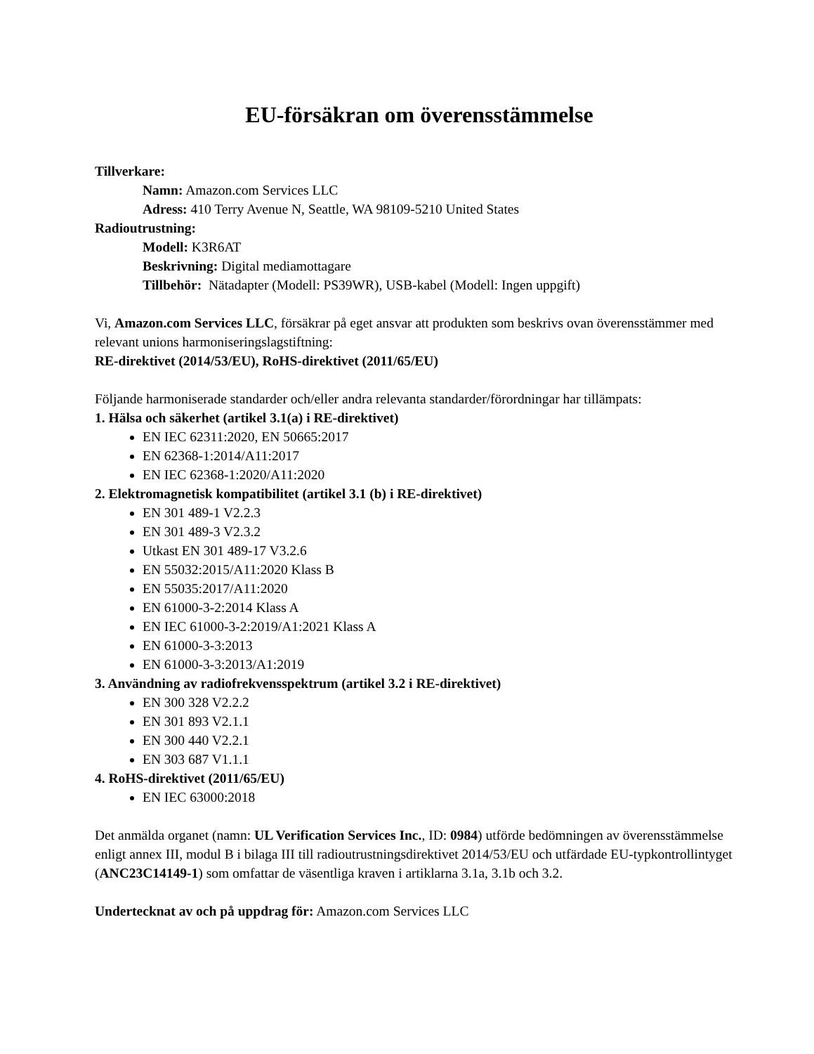EU-försäkran om överensstämmelse
Tillverkare:
Namn: Amazon.com Services LLC
Adress: 410 Terry Avenue N, Seattle, WA 98109-5210 United States
Radioutrustning:
Modell: K3R6AT
Beskrivning: Digital mediamottagare
Tillbehör: Nätadapter (Modell: PS39WR), USB-kabel (Modell: Ingen uppgift)
Vi, Amazon.com Services LLC, försäkrar på eget ansvar att produkten som beskrivs ovan överensstämmer med relevant unions harmoniseringslagstiftning:
RE-direktivet (2014/53/EU), RoHS-direktivet (2011/65/EU)
Följande harmoniserade standarder och/eller andra relevanta standarder/förordningar har tillämpats:
1. Hälsa och säkerhet (artikel 3.1(a) i RE-direktivet)
EN IEC 62311:2020, EN 50665:2017
EN 62368-1:2014/A11:2017
EN IEC 62368-1:2020/A11:2020
2. Elektromagnetisk kompatibilitet (artikel 3.1 (b) i RE-direktivet)
EN 301 489-1 V2.2.3
EN 301 489-3 V2.3.2
Utkast EN 301 489-17 V3.2.6
EN 55032:2015/A11:2020 Klass B
EN 55035:2017/A11:2020
EN 61000-3-2:2014 Klass A
EN IEC 61000-3-2:2019/A1:2021 Klass A
EN 61000-3-3:2013
EN 61000-3-3:2013/A1:2019
3. Användning av radiofrekvensspektrum (artikel 3.2 i RE-direktivet)
EN 300 328 V2.2.2
EN 301 893 V2.1.1
EN 300 440 V2.2.1
EN 303 687 V1.1.1
4. RoHS-direktivet (2011/65/EU)
EN IEC 63000:2018
Det anmälda organet (namn: UL Verification Services Inc., ID: 0984) utförde bedömningen av överensstämmelse enligt annex III, modul B i bilaga III till radioutrustningsdirektivet 2014/53/EU och utfärdade EU-typkontrollintyget (ANC23C14149-1) som omfattar de väsentliga kraven i artiklarna 3.1a, 3.1b och 3.2.
Undertecknat av och på uppdrag för: Amazon.com Services LLC